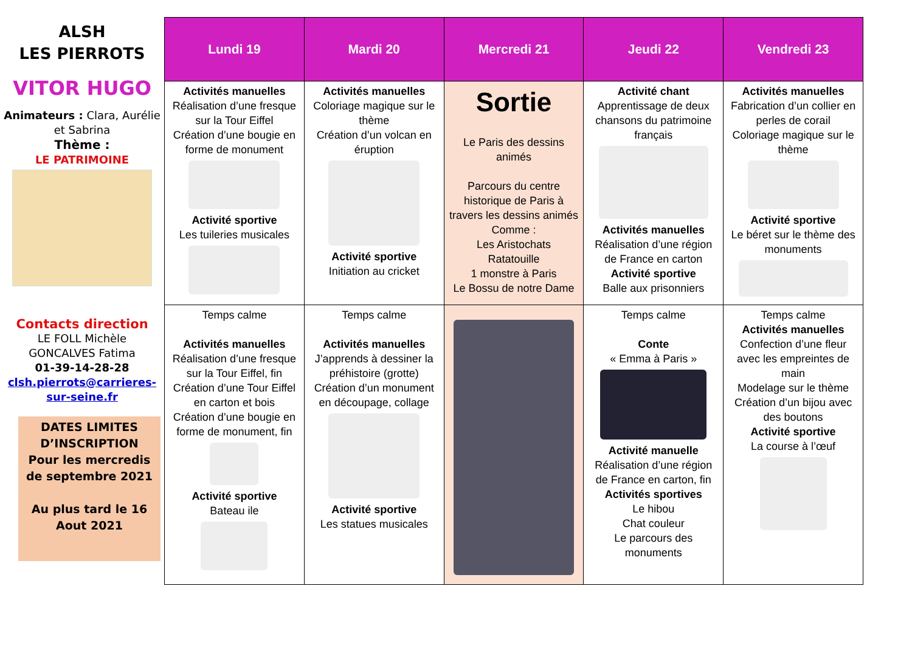ALSH
LES PIERROTS
VITOR HUGO
Animateurs : Clara, Aurélie et Sabrina
Thème :
LE PATRIMOINE
Contacts direction
LE FOLL Michèle
GONCALVES Fatima
01-39-14-28-28
clsh.pierrots@carrieres-sur-seine.fr
DATES LIMITES D’INSCRIPTION
Pour les mercredis de septembre 2021
Au plus tard le 16 Aout 2021
| Lundi 19 | Mardi 20 | Mercredi 21 | Jeudi 22 | Vendredi 23 |
| --- | --- | --- | --- | --- |
| Activités manuelles Réalisation d’une fresque sur la Tour Eiffel Création d’une bougie en forme de monument Activité sportive Les tuileries musicales | Activités manuelles Coloriage magique sur le thème Création d’un volcan en éruption Activité sportive Initiation au cricket | Sortie Le Paris des dessins animés Parcours du centre historique de Paris à travers les dessins animés Comme : Les Aristochats Ratatouille 1 monstre à Paris Le Bossu de notre Dame | Activité chant Apprentissage de deux chansons du patrimoine français Activités manuelles Réalisation d’une région de France en carton Activité sportive Balle aux prisonniers | Activités manuelles Fabrication d’un collier en perles de corail Coloriage magique sur le thème Activité sportive Le béret sur le thème des monuments |
| Temps calme Activités manuelles Réalisation d’une fresque sur la Tour Eiffel, fin Création d’une Tour Eiffel en carton et bois Création d’une bougie en forme de monument, fin Activité sportive Bateau ile | Temps calme Activités manuelles J’apprends à dessiner la préhistoire (grotte) Création d’un monument en découpage, collage Activité sportive Les statues musicales | | Temps calme Conte « Emma à Paris » Activité manuelle Réalisation d’une région de France en carton, fin Activités sportives Le hibou Chat couleur Le parcours des monuments | Temps calme Activités manuelles Confection d’une fleur avec les empreintes de main Modelage sur le thème Création d’un bijou avec des boutons Activité sportive La course à l’œuf |